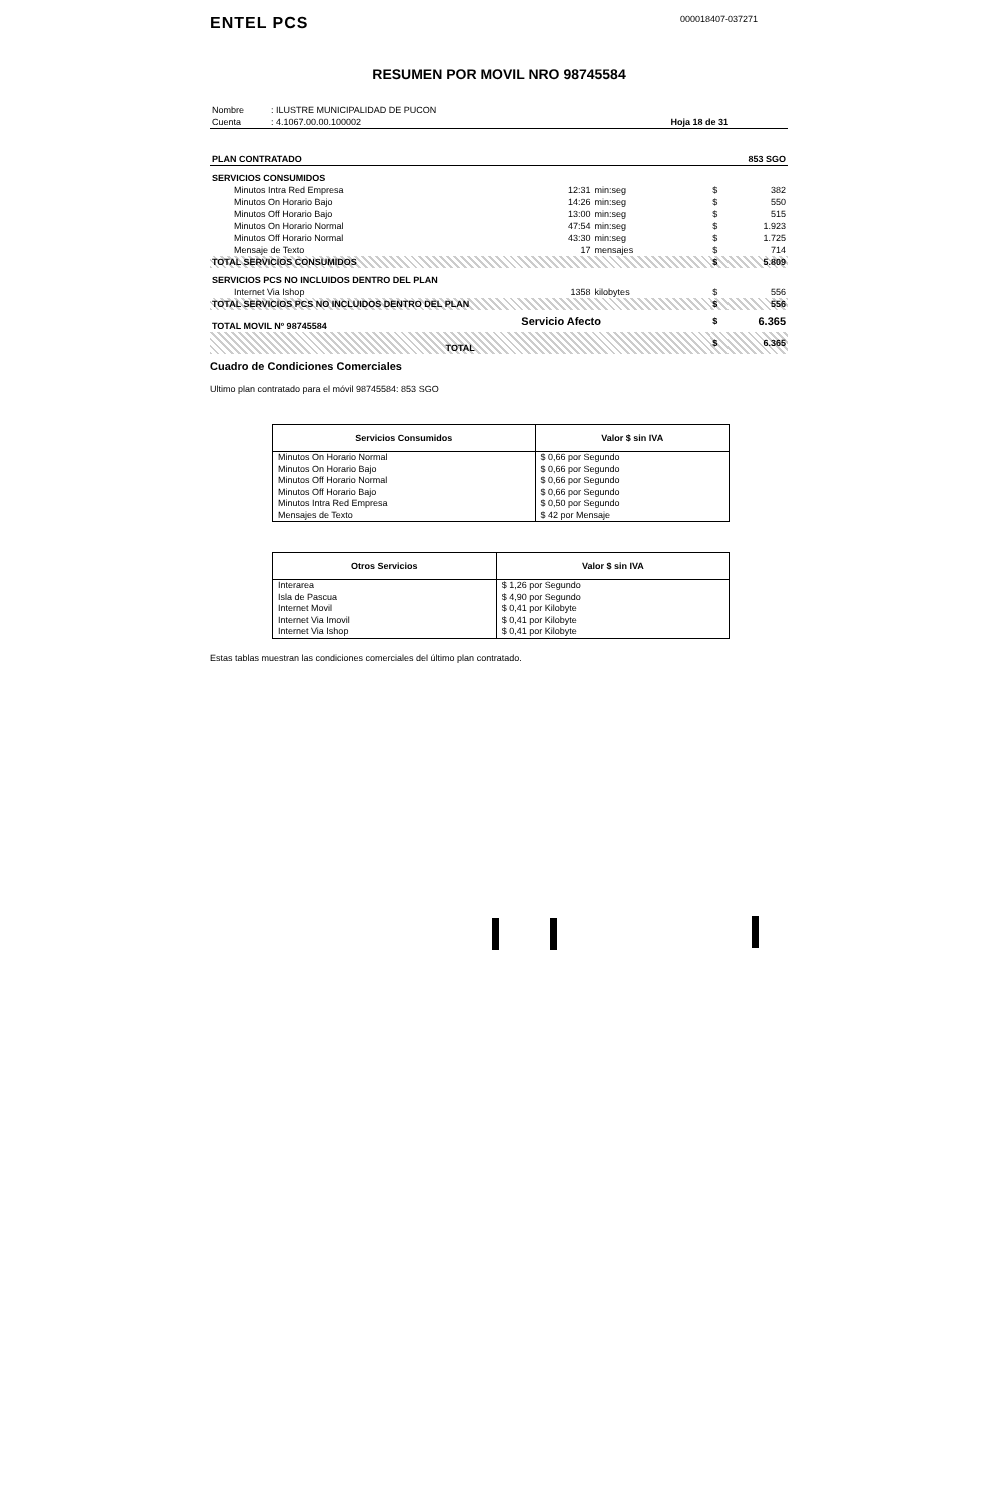ENTEL PCS
000018407-037271
RESUMEN POR MOVIL NRO 98745584
| Nombre | : ILUSTRE MUNICIPALIDAD DE PUCON | |
| Cuenta | : 4.1067.00.00.100002 | Hoja 18 de 31 |
| PLAN CONTRATADO | 853 SGO |
| SERVICIOS CONSUMIDOS | | | | |
| Minutos Intra Red Empresa | 12:31 | min:seg | $ | 382 |
| Minutos On Horario Bajo | 14:26 | min:seg | $ | 550 |
| Minutos Off Horario Bajo | 13:00 | min:seg | $ | 515 |
| Minutos On Horario Normal | 47:54 | min:seg | $ | 1.923 |
| Minutos Off Horario Normal | 43:30 | min:seg | $ | 1.725 |
| Mensaje de Texto | 17 | mensajes | $ | 714 |
| TOTAL SERVICIOS CONSUMIDOS | | | $ | 5.809 |
| SERVICIOS PCS NO INCLUIDOS DENTRO DEL PLAN | | | | |
| Internet Via Ishop | 1358 | kilobytes | $ | 556 |
| TOTAL SERVICIOS PCS NO INCLUIDOS DENTRO DEL PLAN | | | $ | 556 |
| TOTAL MOVIL Nº 98745584 | Servicio Afecto | | $ | 6.365 |
| TOTAL | | | $ | 6.365 |
Cuadro de Condiciones Comerciales
Ultimo plan contratado para el móvil 98745584: 853 SGO
| Servicios Consumidos | Valor $ sin IVA |
| --- | --- |
| Minutos On Horario Normal | $ 0,66 por Segundo |
| Minutos On Horario Bajo | $ 0,66 por Segundo |
| Minutos Off Horario Normal | $ 0,66 por Segundo |
| Minutos Off Horario Bajo | $ 0,66 por Segundo |
| Minutos Intra Red Empresa | $ 0,50 por Segundo |
| Mensajes de Texto | $ 42 por Mensaje |
| Otros Servicios | Valor $ sin IVA |
| --- | --- |
| Interarea | $ 1,26 por Segundo |
| Isla de Pascua | $ 4,90 por Segundo |
| Internet Movil | $ 0,41 por Kilobyte |
| Internet Via Imovil | $ 0,41 por Kilobyte |
| Internet Via Ishop | $ 0,41 por Kilobyte |
Estas tablas muestran las condiciones comerciales del último plan contratado.